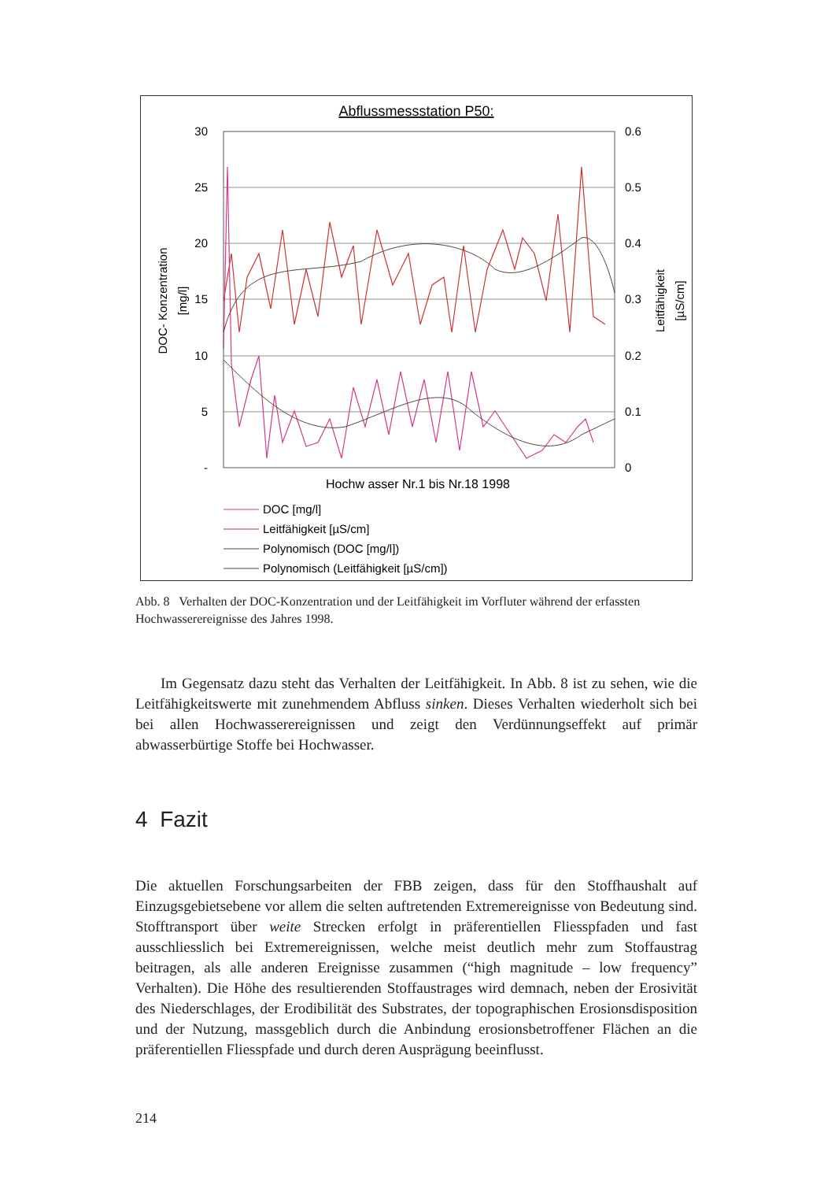Abflussmessstation P50:
30
25
20
15
10
5
-
0.6
0.5
0.4
0.3
0.2
0.1
0
DOC- Konzentration
[mg/l]
Leitfähigkeit
[µS/cm]
Hochw asser Nr.1 bis Nr.18 1998
DOC [mg/l]
Leitfähigkeit [µS/cm]
Polynomisch (DOC [mg/l])
Polynomisch (Leitfähigkeit [µS/cm])
Abb. 8 Verhalten der DOC-Konzentration und der Leitfähigkeit im Vorfluter während der erfassten Hochwasserereignisse des Jahres 1998.
Im Gegensatz dazu steht das Verhalten der Leitfähigkeit. In Abb. 8 ist zu sehen, wie die Leitfähigkeitswerte mit zunehmendem Abfluss sinken. Dieses Verhalten wiederholt sich bei bei allen Hochwasserereignissen und zeigt den Verdünnungseffekt auf primär abwasserbürtige Stoffe bei Hochwasser.
4 Fazit
Die aktuellen Forschungsarbeiten der FBB zeigen, dass für den Stoffhaushalt auf Einzugsgebietsebene vor allem die selten auftretenden Extremereignisse von Bedeutung sind. Stofftransport über weite Strecken erfolgt in präferentiellen Fliesspfaden und fast ausschliesslich bei Extremereignissen, welche meist deutlich mehr zum Stoffaustrag beitragen, als alle anderen Ereignisse zusammen (“high magnitude – low frequency” Verhalten). Die Höhe des resultierenden Stoffaustrages wird demnach, neben der Erosivität des Niederschlages, der Erodibilität des Substrates, der topographischen Erosionsdisposition und der Nutzung, massgeblich durch die Anbindung erosionsbetroffener Flächen an die präferentiellen Fliesspfade und durch deren Ausprägung beeinflusst.
214